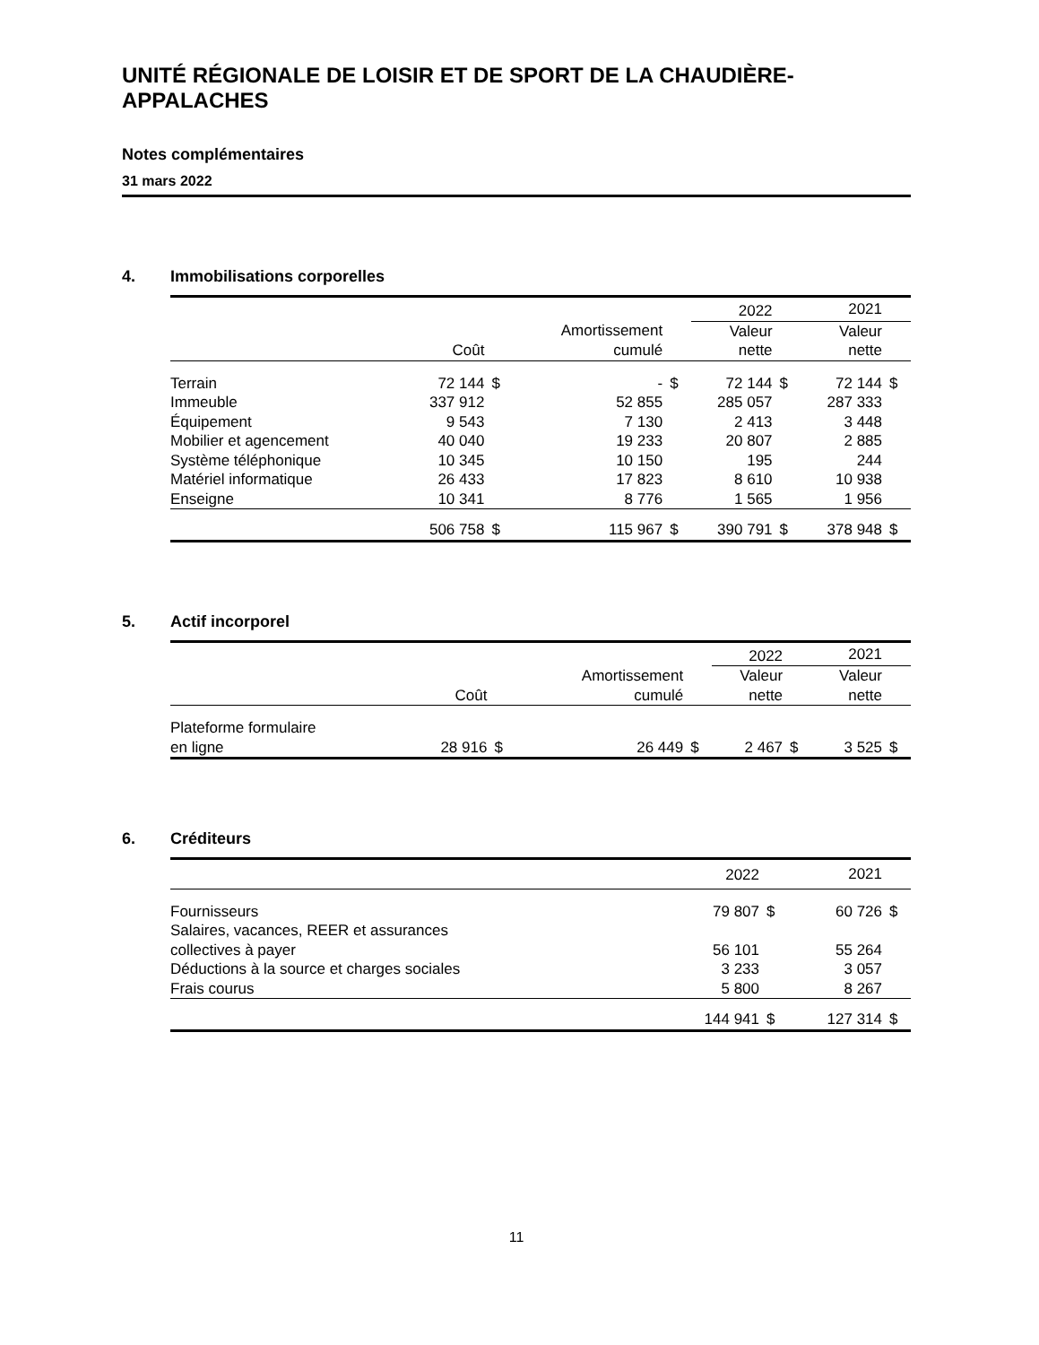UNITÉ RÉGIONALE DE LOISIR ET DE SPORT DE LA CHAUDIÈRE-APPALACHES
Notes complémentaires
31 mars 2022
4. Immobilisations corporelles
| | | | | | 2022 | | 2021 | |
| --- | --- | --- | --- | --- | --- | --- | --- | --- |
| | | | Amortissement | | Valeur | | Valeur | |
| | Coût | | cumulé | | nette | | nette | |
| Terrain | 72 144 | $ | - | $ | 72 144 | $ | 72 144 | $ |
| Immeuble | 337 912 | | 52 855 | | 285 057 | | 287 333 | |
| Équipement | 9 543 | | 7 130 | | 2 413 | | 3 448 | |
| Mobilier et agencement | 40 040 | | 19 233 | | 20 807 | | 2 885 | |
| Système téléphonique | 10 345 | | 10 150 | | 195 | | 244 | |
| Matériel informatique | 26 433 | | 17 823 | | 8 610 | | 10 938 | |
| Enseigne | 10 341 | | 8 776 | | 1 565 | | 1 956 | |
| | 506 758 | $ | 115 967 | $ | 390 791 | $ | 378 948 | $ |
5. Actif incorporel
| | | | | | 2022 | | 2021 | |
| --- | --- | --- | --- | --- | --- | --- | --- | --- |
| | | | Amortissement | | Valeur | | Valeur | |
| | Coût | | cumulé | | nette | | nette | |
| Plateforme formulaire | | | | | | | | |
| en ligne | 28 916 | $ | 26 449 | $ | 2 467 | $ | 3 525 | $ |
6. Créditeurs
| | 2022 | | 2021 | |
| --- | --- | --- | --- | --- |
| Fournisseurs | 79 807 | $ | 60 726 | $ |
| Salaires, vacances, REER et assurances | | | | |
| collectives à payer | 56 101 | | 55 264 | |
| Déductions à la source et charges sociales | 3 233 | | 3 057 | |
| Frais courus | 5 800 | | 8 267 | |
| | 144 941 | $ | 127 314 | $ |
11